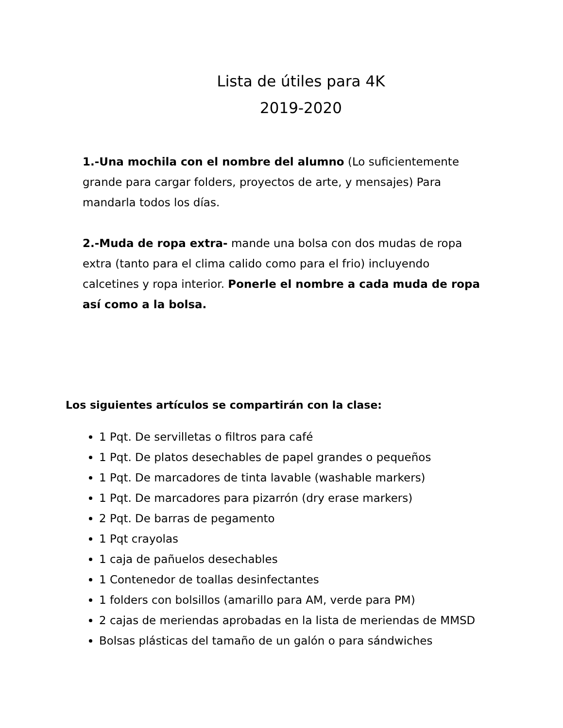Lista de útiles para 4K
2019-2020
1.-Una mochila con el nombre del alumno (Lo suficientemente grande para cargar folders, proyectos de arte, y mensajes) Para mandarla todos los días.
2.-Muda de ropa extra- mande una bolsa con dos mudas de ropa extra (tanto para el clima calido como para el frio) incluyendo calcetines y ropa interior. Ponerle el nombre a cada muda de ropa así como a la bolsa.
Los siguientes artículos se compartirán con la clase:
1 Pqt. De servilletas o filtros para café
1 Pqt. De platos desechables de papel grandes o pequeños
1 Pqt. De marcadores de tinta lavable (washable markers)
1 Pqt. De marcadores para pizarrón (dry erase markers)
2 Pqt. De barras de pegamento
1 Pqt crayolas
1 caja de pañuelos desechables
1 Contenedor de toallas desinfectantes
1 folders con bolsillos (amarillo para AM, verde para PM)
2 cajas de meriendas aprobadas en la lista de meriendas de MMSD
Bolsas plásticas del tamaño de un galón o para sándwiches